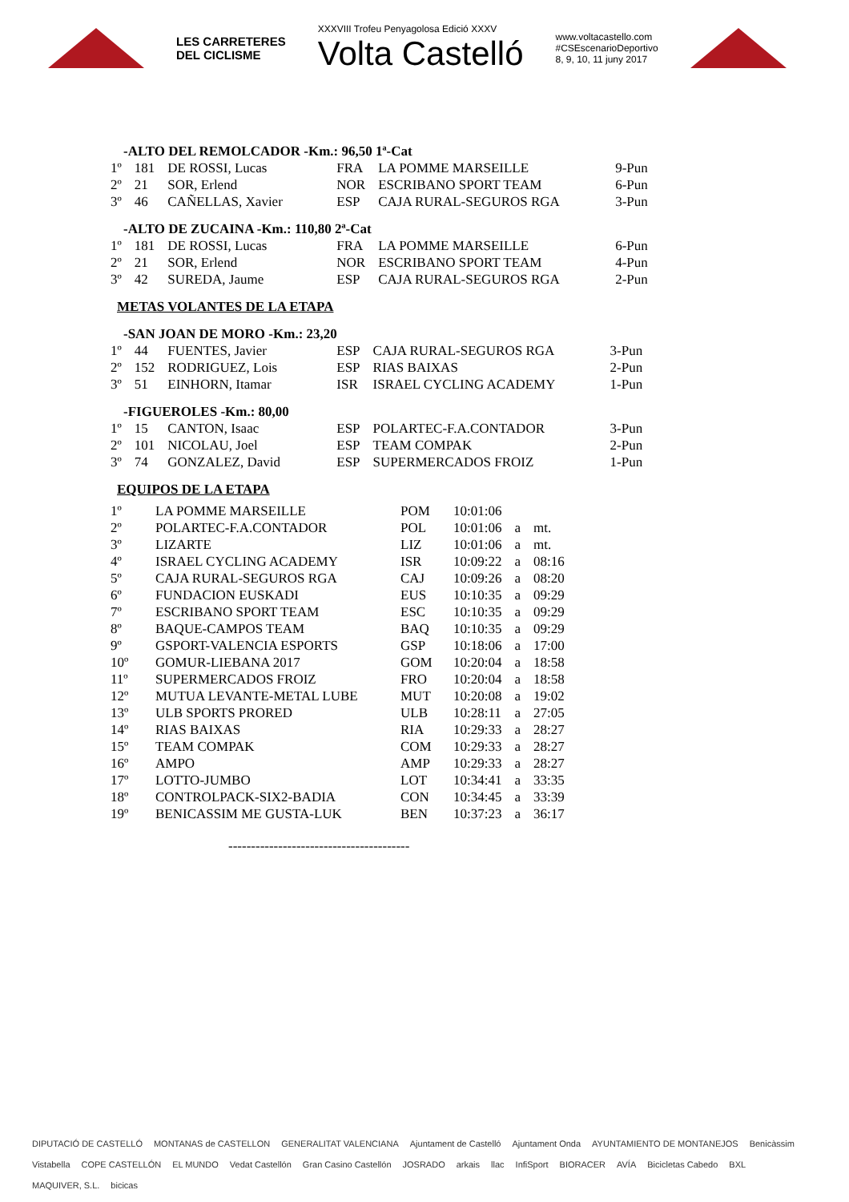LES CARRETERES
DEL CICLISME
XXXVIII Trofeu Penyagolosa Edició XXXV
Volta Castelló
www.voltacastello.com
#CSEscenarioDeportivo
8, 9, 10, 11 juny 2017
-ALTO DEL REMOLCADOR -Km.: 96,50 1ª-Cat
| 1º | 181 | DE ROSSI, Lucas | FRA | LA POMME MARSEILLE | 9-Pun |
| 2º | 21 | SOR, Erlend | NOR | ESCRIBANO SPORT TEAM | 6-Pun |
| 3º | 46 | CAÑELLAS, Xavier | ESP | CAJA RURAL-SEGUROS RGA | 3-Pun |
-ALTO DE ZUCAINA -Km.: 110,80 2ª-Cat
| 1º | 181 | DE ROSSI, Lucas | FRA | LA POMME MARSEILLE | 6-Pun |
| 2º | 21 | SOR, Erlend | NOR | ESCRIBANO SPORT TEAM | 4-Pun |
| 3º | 42 | SUREDA, Jaume | ESP | CAJA RURAL-SEGUROS RGA | 2-Pun |
METAS VOLANTES DE LA ETAPA
-SAN JOAN DE MORO -Km.: 23,20
| 1º | 44 | FUENTES, Javier | ESP | CAJA RURAL-SEGUROS RGA | 3-Pun |
| 2º | 152 | RODRIGUEZ, Lois | ESP | RIAS BAIXAS | 2-Pun |
| 3º | 51 | EINHORN, Itamar | ISR | ISRAEL CYCLING ACADEMY | 1-Pun |
-FIGUEROLES -Km.: 80,00
| 1º | 15 | CANTON, Isaac | ESP | POLARTEC-F.A.CONTADOR | 3-Pun |
| 2º | 101 | NICOLAU, Joel | ESP | TEAM COMPAK | 2-Pun |
| 3º | 74 | GONZALEZ, David | ESP | SUPERMERCADOS FROIZ | 1-Pun |
EQUIPOS DE LA ETAPA
| 1º | LA POMME MARSEILLE | POM | 10:01:06 | | |
| 2º | POLARTEC-F.A.CONTADOR | POL | 10:01:06 | a | mt. |
| 3º | LIZARTE | LIZ | 10:01:06 | a | mt. |
| 4º | ISRAEL CYCLING ACADEMY | ISR | 10:09:22 | a | 08:16 |
| 5º | CAJA RURAL-SEGUROS RGA | CAJ | 10:09:26 | a | 08:20 |
| 6º | FUNDACION EUSKADI | EUS | 10:10:35 | a | 09:29 |
| 7º | ESCRIBANO SPORT TEAM | ESC | 10:10:35 | a | 09:29 |
| 8º | BAQUE-CAMPOS TEAM | BAQ | 10:10:35 | a | 09:29 |
| 9º | GSPORT-VALENCIA ESPORTS | GSP | 10:18:06 | a | 17:00 |
| 10º | GOMUR-LIEBANA 2017 | GOM | 10:20:04 | a | 18:58 |
| 11º | SUPERMERCADOS FROIZ | FRO | 10:20:04 | a | 18:58 |
| 12º | MUTUA LEVANTE-METAL LUBE | MUT | 10:20:08 | a | 19:02 |
| 13º | ULB SPORTS PRORED | ULB | 10:28:11 | a | 27:05 |
| 14º | RIAS BAIXAS | RIA | 10:29:33 | a | 28:27 |
| 15º | TEAM COMPAK | COM | 10:29:33 | a | 28:27 |
| 16º | AMPO | AMP | 10:29:33 | a | 28:27 |
| 17º | LOTTO-JUMBO | LOT | 10:34:41 | a | 33:35 |
| 18º | CONTROLPACK-SIX2-BADIA | CON | 10:34:45 | a | 33:39 |
| 19º | BENICASSIM ME GUSTA-LUK | BEN | 10:37:23 | a | 36:17 |
----------------------------------------
DIPUTACIÓ DE CASTELLÓ MONTANAS de CASTELLON GENERALITAT VALENCIANA Ajuntament de Castelló Ajuntament Onda AYUNTAMIENTO DE MONTANEJOS Benicàssim Vistabella COPE CASTELLÓN EL MUNDO Vedat Castellón Gran Casino Castellón JOSRADO arkais llac InfiSport BIORACER AVÍA Bicicletas Cabedo BXL MAQUIVER, S.L. bicicas